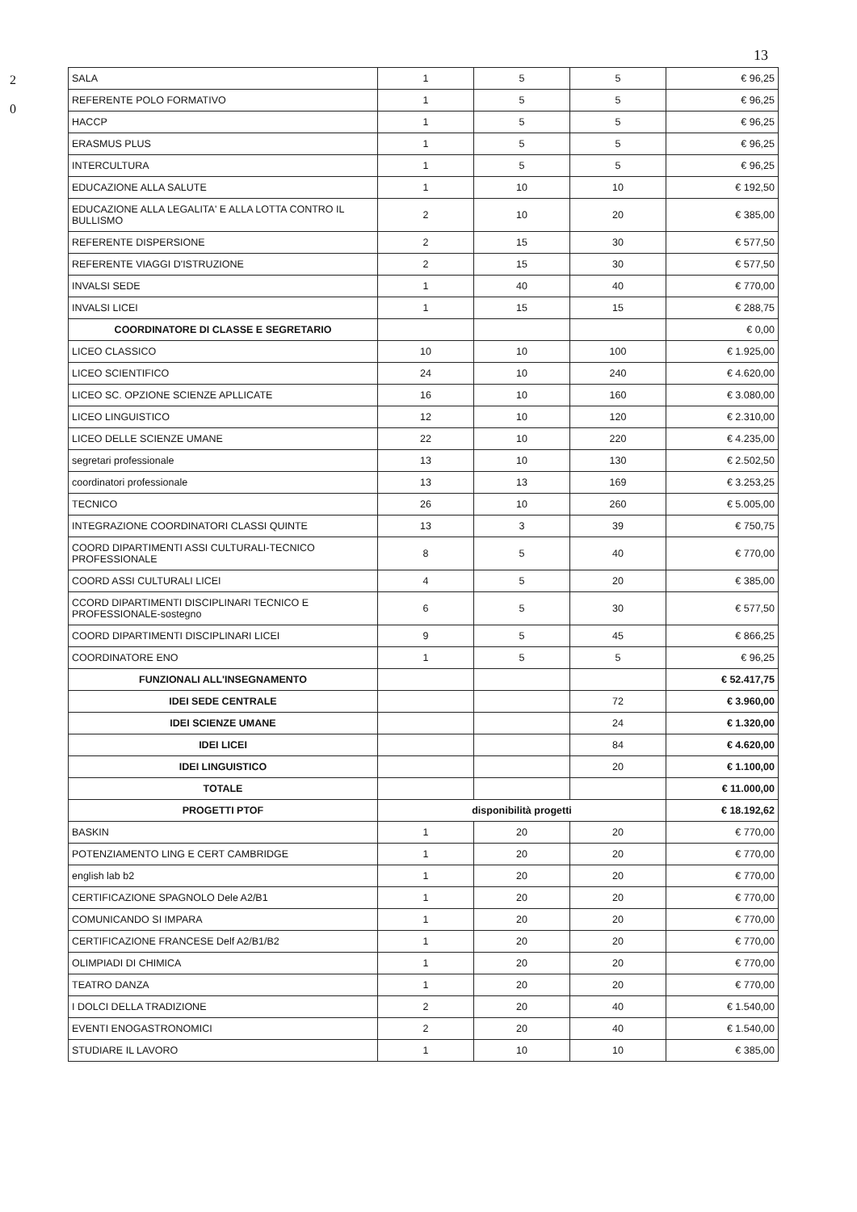2
0
13
| SALA | 1 | 5 | 5 | € 96,25 |
| REFERENTE POLO FORMATIVO | 1 | 5 | 5 | € 96,25 |
| HACCP | 1 | 5 | 5 | € 96,25 |
| ERASMUS PLUS | 1 | 5 | 5 | € 96,25 |
| INTERCULTURA | 1 | 5 | 5 | € 96,25 |
| EDUCAZIONE ALLA SALUTE | 1 | 10 | 10 | € 192,50 |
| EDUCAZIONE ALLA LEGALITA' E ALLA LOTTA CONTRO IL BULLISMO | 2 | 10 | 20 | € 385,00 |
| REFERENTE DISPERSIONE | 2 | 15 | 30 | € 577,50 |
| REFERENTE VIAGGI D'ISTRUZIONE | 2 | 15 | 30 | € 577,50 |
| INVALSI SEDE | 1 | 40 | 40 | € 770,00 |
| INVALSI LICEI | 1 | 15 | 15 | € 288,75 |
| COORDINATORE DI CLASSE E SEGRETARIO | | | | € 0,00 |
| LICEO CLASSICO | 10 | 10 | 100 | € 1.925,00 |
| LICEO SCIENTIFICO | 24 | 10 | 240 | € 4.620,00 |
| LICEO SC. OPZIONE SCIENZE APLLICATE | 16 | 10 | 160 | € 3.080,00 |
| LICEO LINGUISTICO | 12 | 10 | 120 | € 2.310,00 |
| LICEO DELLE SCIENZE UMANE | 22 | 10 | 220 | € 4.235,00 |
| segretari professionale | 13 | 10 | 130 | € 2.502,50 |
| coordinatori professionale | 13 | 13 | 169 | € 3.253,25 |
| TECNICO | 26 | 10 | 260 | € 5.005,00 |
| INTEGRAZIONE COORDINATORI CLASSI QUINTE | 13 | 3 | 39 | € 750,75 |
| COORD DIPARTIMENTI ASSI CULTURALI-TECNICO PROFESSIONALE | 8 | 5 | 40 | € 770,00 |
| COORD ASSI CULTURALI LICEI | 4 | 5 | 20 | € 385,00 |
| CCORD DIPARTIMENTI DISCIPLINARI TECNICO E PROFESSIONALE-sostegno | 6 | 5 | 30 | € 577,50 |
| COORD DIPARTIMENTI DISCIPLINARI LICEI | 9 | 5 | 45 | € 866,25 |
| COORDINATORE ENO | 1 | 5 | 5 | € 96,25 |
| FUNZIONALI ALL'INSEGNAMENTO | | | | € 52.417,75 |
| IDEI SEDE CENTRALE | | | 72 | € 3.960,00 |
| IDEI SCIENZE UMANE | | | 24 | € 1.320,00 |
| IDEI LICEI | | | 84 | € 4.620,00 |
| IDEI LINGUISTICO | | | 20 | € 1.100,00 |
| TOTALE | | | | € 11.000,00 |
| PROGETTI PTOF | disponibilità progetti | | | € 18.192,62 |
| BASKIN | 1 | 20 | 20 | € 770,00 |
| POTENZIAMENTO LING E CERT CAMBRIDGE | 1 | 20 | 20 | € 770,00 |
| english lab b2 | 1 | 20 | 20 | € 770,00 |
| CERTIFICAZIONE SPAGNOLO Dele A2/B1 | 1 | 20 | 20 | € 770,00 |
| COMUNICANDO SI IMPARA | 1 | 20 | 20 | € 770,00 |
| CERTIFICAZIONE FRANCESE Delf A2/B1/B2 | 1 | 20 | 20 | € 770,00 |
| OLIMPIADI DI CHIMICA | 1 | 20 | 20 | € 770,00 |
| TEATRO DANZA | 1 | 20 | 20 | € 770,00 |
| I DOLCI DELLA TRADIZIONE | 2 | 20 | 40 | € 1.540,00 |
| EVENTI ENOGASTRONOMICI | 2 | 20 | 40 | € 1.540,00 |
| STUDIARE IL LAVORO | 1 | 10 | 10 | € 385,00 |